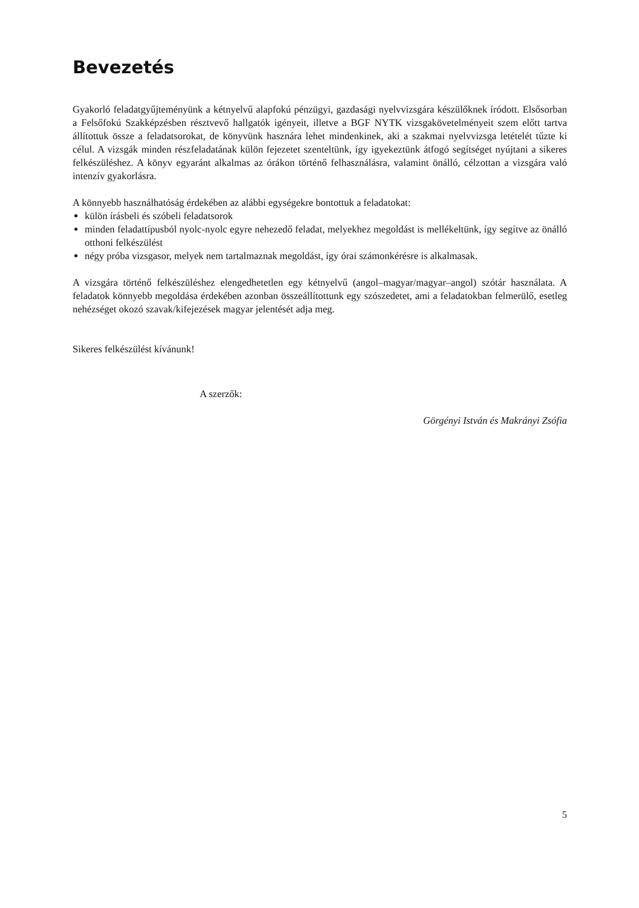Bevezetés
Gyakorló feladatgyűjteményünk a kétnyelvű alapfokú pénzügyi, gazdasági nyelvvizsgára készülőknek íródott. Elsősorban a Felsőfokú Szakképzésben résztvevő hallgatók igényeit, illetve a BGF NYTK vizsgakövetelményeit szem előtt tartva állítottuk össze a feladatsorokat, de könyvünk hasznára lehet mindenkinek, aki a szakmai nyelvvizsga letételét tűzte ki célul. A vizsgák minden részfeladatának külön fejezetet szenteltünk, így igyekeztünk átfogó segítséget nyújtani a sikeres felkészüléshez. A könyv egyaránt alkalmas az órákon történő felhasználásra, valamint önálló, célzottan a vizsgára való intenzív gyakorlásra.
A könnyebb használhatóság érdekében az alábbi egységekre bontottuk a feladatokat:
külön írásbeli és szóbeli feladatsorok
minden feladattípusból nyolc-nyolc egyre nehezedő feladat, melyekhez megoldást is mellékeltünk, így segítve az önálló otthoni felkészülést
négy próba vizsgasor, melyek nem tartalmaznak megoldást, így órai számonkérésre is alkalmasak.
A vizsgára történő felkészüléshez elengedhetetlen egy kétnyelvű (angol–magyar/magyar–angol) szótár használata. A feladatok könnyebb megoldása érdekében azonban összeállítottunk egy szószedetet, ami a feladatokban felmerülő, esetleg nehézséget okozó szavak/kifejezések magyar jelentését adja meg.
Sikeres felkészülést kívánunk!
A szerzők:
Görgényi István és Makrányi Zsófia
5